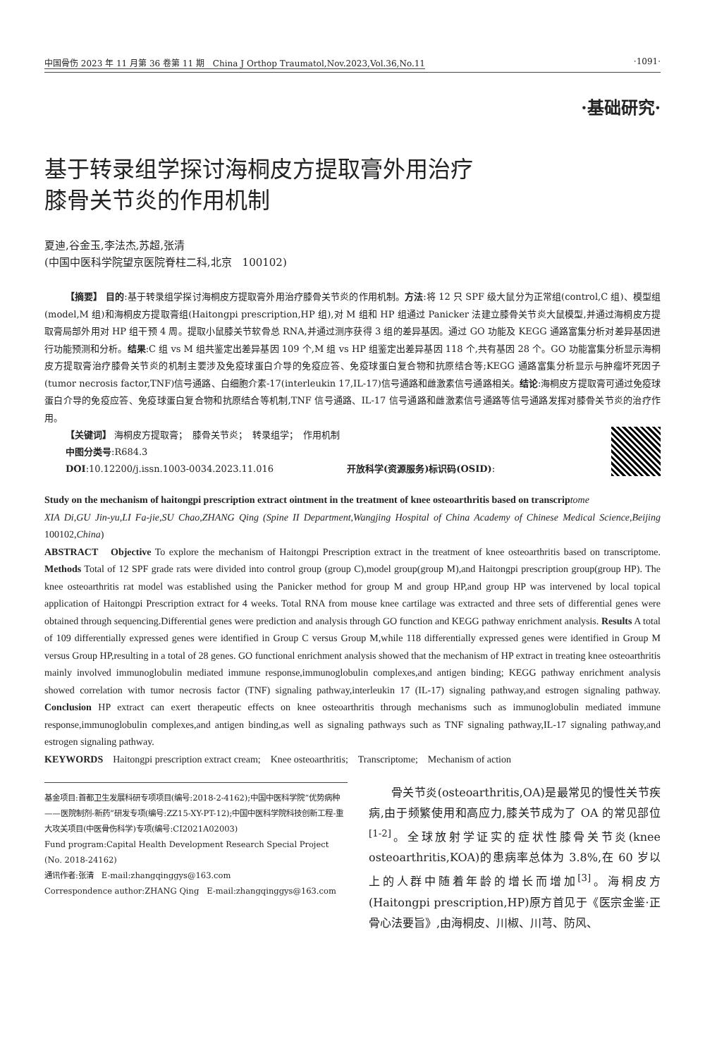中国骨伤 2023 年 11 月第 36 卷第 11 期　China J Orthop Traumatol,Nov.2023,Vol.36,No.11 ·1091·
·基础研究·
基于转录组学探讨海桐皮方提取膏外用治疗
膝骨关节炎的作用机制
夏迪,谷金玉,李法杰,苏超,张清
(中国中医科学院望京医院脊柱二科,北京　100102)
【摘要】 目的:基于转录组学探讨海桐皮方提取膏外用治疗膝骨关节炎的作用机制。方法:将 12 只 SPF 级大鼠分为正常组(control,C 组)、模型组(model,M 组)和海桐皮方提取膏组(Haitongpi prescription,HP 组),对 M 组和 HP 组通过 Panicker 法建立膝骨关节炎大鼠模型,并通过海桐皮方提取膏局部外用对 HP 组干预 4 周。提取小鼠膝关节软骨总 RNA,并通过测序获得 3 组的差异基因。通过 GO 功能及 KEGG 通路富集分析对差异基因进行功能预测和分析。结果:C 组 vs M 组共鉴定出差异基因 109 个,M 组 vs HP 组鉴定出差异基因 118 个,共有基因 28 个。GO 功能富集分析显示海桐皮方提取膏治疗膝骨关节炎的机制主要涉及免疫球蛋白介导的免疫应答、免疫球蛋白复合物和抗原结合等;KEGG 通路富集分析显示与肿瘤坏死因子(tumor necrosis factor,TNF)信号通路、白细胞介素-17(interleukin 17,IL-17)信号通路和雌激素信号通路相关。结论:海桐皮方提取膏可通过免疫球蛋白介导的免疫应答、免疫球蛋白复合物和抗原结合等机制,TNF 信号通路、IL-17 信号通路和雌激素信号通路等信号通路发挥对膝骨关节炎的治疗作用。
【关键词】 海桐皮方提取膏；　膝骨关节炎；　转录组学；　作用机制
中图分类号:R684.3
DOI:10.12200/j.issn.1003-0034.2023.11.016　　　　　　　　开放科学(资源服务)标识码(OSID):
Study on the mechanism of haitongpi prescription extract ointment in the treatment of knee osteoarthritis based on transcrip tome
XIA Di,GU Jin-yu,LI Fa-jie,SU Chao,ZHANG Qing (Spine II Department,Wangjing Hospital of China Academy of Chinese Medical Science,Beijing 100102,China)
ABSTRACT　Objective To explore the mechanism of Haitongpi Prescription extract in the treatment of knee osteoarthritis based on transcriptome. Methods Total of 12 SPF grade rats were divided into control group (group C),model group(group M),and Haitongpi prescription group(group HP). The knee osteoarthritis rat model was established using the Panicker method for group M and group HP,and group HP was intervened by local topical application of Haitongpi Prescription extract for 4 weeks. Total RNA from mouse knee cartilage was extracted and three sets of differential genes were obtained through sequencing.Differential genes were prediction and analysis through GO function and KEGG pathway enrichment analysis. Results A total of 109 differentially expressed genes were identified in Group C versus Group M,while 118 differentially expressed genes were identified in Group M versus Group HP,resulting in a total of 28 genes. GO functional enrichment analysis showed that the mechanism of HP extract in treating knee osteoarthritis mainly involved immunoglobulin mediated immune response,immunoglobulin complexes,and antigen binding; KEGG pathway enrichment analysis showed correlation with tumor necrosis factor (TNF) signaling pathway,interleukin 17 (IL-17) signaling pathway,and estrogen signaling pathway. Conclusion HP extract can exert therapeutic effects on knee osteoarthritis through mechanisms such as immunoglobulin mediated immune response,immunoglobulin complexes,and antigen binding,as well as signaling pathways such as TNF signaling pathway,IL-17 signaling pathway,and estrogen signaling pathway.
KEYWORDS　Haitongpi prescription extract cream;　Knee osteoarthritis;　Transcriptome;　Mechanism of action
基金项目:首都卫生发展科研专项项目(编号:2018-2-4162);中国中医科学院“优势病种——医院制剂-新药”研发专项(编号:ZZ15-XY-PT-12);中国中医科学院科技创新工程-重大攻关项目(中医骨伤科学)专项(编号:CI2021A02003)
Fund program:Capital Health Development Research Special Project (No. 2018-24162)
通讯作者:张清　E-mail:zhangqinggys@163.com
Correspondence author:ZHANG Qing　E-mail:zhangqinggys@163.com
骨关节炎(osteoarthritis,OA)是最常见的慢性关节疾病,由于频繁使用和高应力,膝关节成为了 OA 的常见部位<sup>[1-2]</sup>。全球放射学证实的症状性膝骨关节炎(knee osteoarthritis,KOA)的患病率总体为 3.8%,在 60 岁以上的人群中随着年龄的增长而增加<sup>[3]</sup>。海桐皮方(Haitongpi prescription,HP)原方首见于《医宗金鉴·正骨心法要旨》,由海桐皮、川椒、川芎、防风、